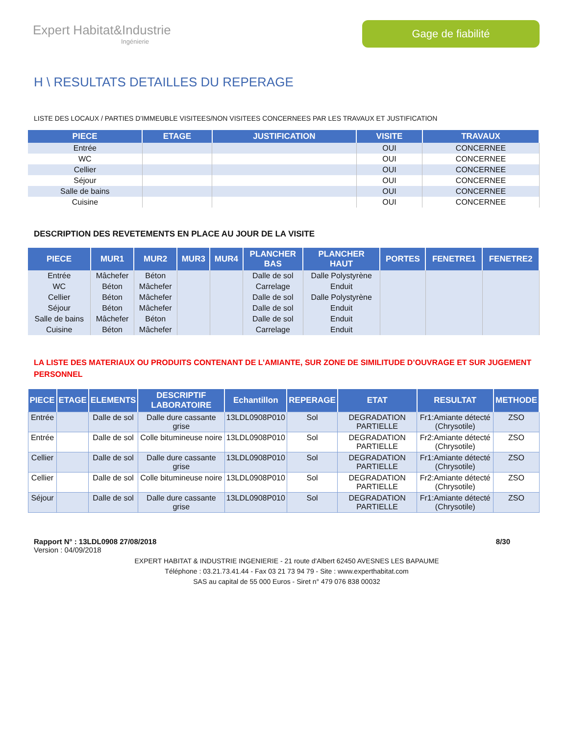Expert Habitat&Industrie
Ingénierie
Gage de fiabilité
H \ RESULTATS DETAILLES DU REPERAGE
LISTE DES LOCAUX / PARTIES D’IMMEUBLE VISITEES/NON VISITEES CONCERNEES PAR LES TRAVAUX ET JUSTIFICATION
| PIECE | ETAGE | JUSTIFICATION | VISITE | TRAVAUX |
| --- | --- | --- | --- | --- |
| Entrée | | | OUI | CONCERNEE |
| WC | | | OUI | CONCERNEE |
| Cellier | | | OUI | CONCERNEE |
| Séjour | | | OUI | CONCERNEE |
| Salle de bains | | | OUI | CONCERNEE |
| Cuisine | | | OUI | CONCERNEE |
DESCRIPTION DES REVETEMENTS EN PLACE AU JOUR DE LA VISITE
| PIECE | MUR1 | MUR2 | MUR3 | MUR4 | PLANCHER BAS | PLANCHER HAUT | PORTES | FENETRE1 | FENETRE2 |
| --- | --- | --- | --- | --- | --- | --- | --- | --- | --- |
| Entrée | Mâchefer | Béton | | | Dalle de sol | Dalle Polystyrène | | | |
| WC | Béton | Mâchefer | | | Carrelage | Enduit | | | |
| Cellier | Béton | Mâchefer | | | Dalle de sol | Dalle Polystyrène | | | |
| Séjour | Béton | Mâchefer | | | Dalle de sol | Enduit | | | |
| Salle de bains | Mâchefer | Béton | | | Dalle de sol | Enduit | | | |
| Cuisine | Béton | Mâchefer | | | Carrelage | Enduit | | | |
LA LISTE DES MATERIAUX OU PRODUITS CONTENANT DE L’AMIANTE, SUR ZONE DE SIMILITUDE D’OUVRAGE ET SUR JUGEMENT PERSONNEL
| PIECE | ETAGE | ELEMENTS | DESCRIPTIF LABORATOIRE | Echantillon | REPERAGE | ETAT | RESULTAT | METHODE |
| --- | --- | --- | --- | --- | --- | --- | --- | --- |
| Entrée | | Dalle de sol | Dalle dure cassante grise | 13LDL0908P010 | Sol | DEGRADATION PARTIELLE | Fr1:Amiante détecté (Chrysotile) | ZSO |
| Entrée | | Dalle de sol | Colle bitumineuse noire | 13LDL0908P010 | Sol | DEGRADATION PARTIELLE | Fr2:Amiante détecté (Chrysotile) | ZSO |
| Cellier | | Dalle de sol | Dalle dure cassante grise | 13LDL0908P010 | Sol | DEGRADATION PARTIELLE | Fr1:Amiante détecté (Chrysotile) | ZSO |
| Cellier | | Dalle de sol | Colle bitumineuse noire | 13LDL0908P010 | Sol | DEGRADATION PARTIELLE | Fr2:Amiante détecté (Chrysotile) | ZSO |
| Séjour | | Dalle de sol | Dalle dure cassante grise | 13LDL0908P010 | Sol | DEGRADATION PARTIELLE | Fr1:Amiante détecté (Chrysotile) | ZSO |
Rapport N° : 13LDL0908 27/08/2018 8/30
Version : 04/09/2018
EXPERT HABITAT & INDUSTRIE INGENIERIE - 21 route d'Albert 62450 AVESNES LES BAPAUME
Téléphone : 03.21.73.41.44 - Fax 03 21 73 94 79 - Site : www.experthabitat.com
SAS au capital de 55 000 Euros - Siret n° 479 076 838 00032